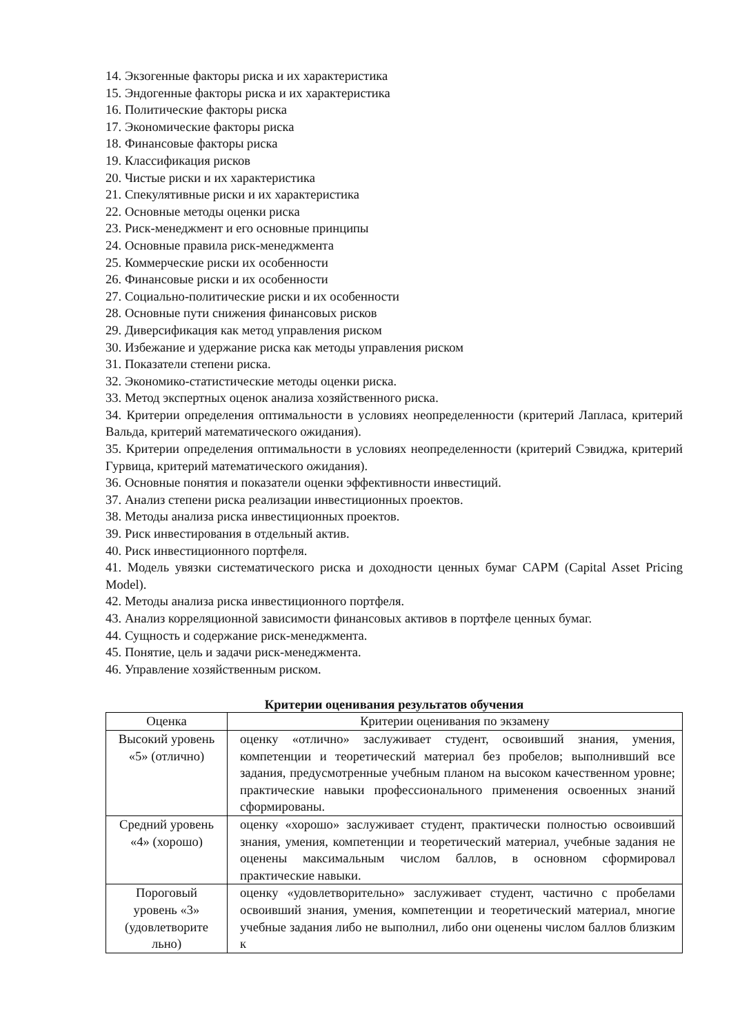14. Экзогенные факторы риска и их характеристика
15. Эндогенные факторы риска и их характеристика
16. Политические факторы риска
17. Экономические факторы риска
18. Финансовые факторы риска
19. Классификация рисков
20. Чистые риски и их характеристика
21. Спекулятивные риски и их характеристика
22. Основные методы оценки риска
23. Риск-менеджмент и его основные принципы
24. Основные правила риск-менеджмента
25. Коммерческие риски их особенности
26. Финансовые риски и их особенности
27. Социально-политические риски и их особенности
28. Основные пути снижения финансовых рисков
29. Диверсификация как метод управления риском
30. Избежание и удержание риска как методы управления риском
31. Показатели степени риска.
32. Экономико-статистические методы оценки риска.
33. Метод экспертных оценок анализа хозяйственного риска.
34. Критерии определения оптимальности в условиях неопределенности (критерий Лапласа, критерий Вальда, критерий математического ожидания).
35. Критерии определения оптимальности в условиях неопределенности (критерий Сэвиджа, критерий Гурвица, критерий математического ожидания).
36. Основные понятия и показатели оценки эффективности инвестиций.
37. Анализ степени риска реализации инвестиционных проектов.
38. Методы анализа риска инвестиционных проектов.
39. Риск инвестирования в отдельный актив.
40. Риск инвестиционного портфеля.
41. Модель увязки систематического риска и доходности ценных бумаг CAPM (Capital Asset Pricing Model).
42. Методы анализа риска инвестиционного портфеля.
43. Анализ корреляционной зависимости финансовых активов в портфеле ценных бумаг.
44. Сущность и содержание риск-менеджмента.
45. Понятие, цель и задачи риск-менеджмента.
46. Управление хозяйственным риском.
Критерии оценивания результатов обучения
| Оценка | Критерии оценивания по экзамену |
| --- | --- |
| Высокий уровень «5» (отлично) | оценку «отлично» заслуживает студент, освоивший знания, умения, компетенции и теоретический материал без пробелов; выполнивший все задания, предусмотренные учебным планом на высоком качественном уровне; практические навыки профессионального применения освоенных знаний сформированы. |
| Средний уровень «4» (хорошо) | оценку «хорошо» заслуживает студент, практически полностью освоивший знания, умения, компетенции и теоретический материал, учебные задания не оценены максимальным числом баллов, в основном сформировал практические навыки. |
| Пороговый уровень «3» (удовлетворите льно) | оценку «удовлетворительно» заслуживает студент, частично с пробелами освоивший знания, умения, компетенции и теоретический материал, многие учебные задания либо не выполнил, либо они оценены числом баллов близким к |